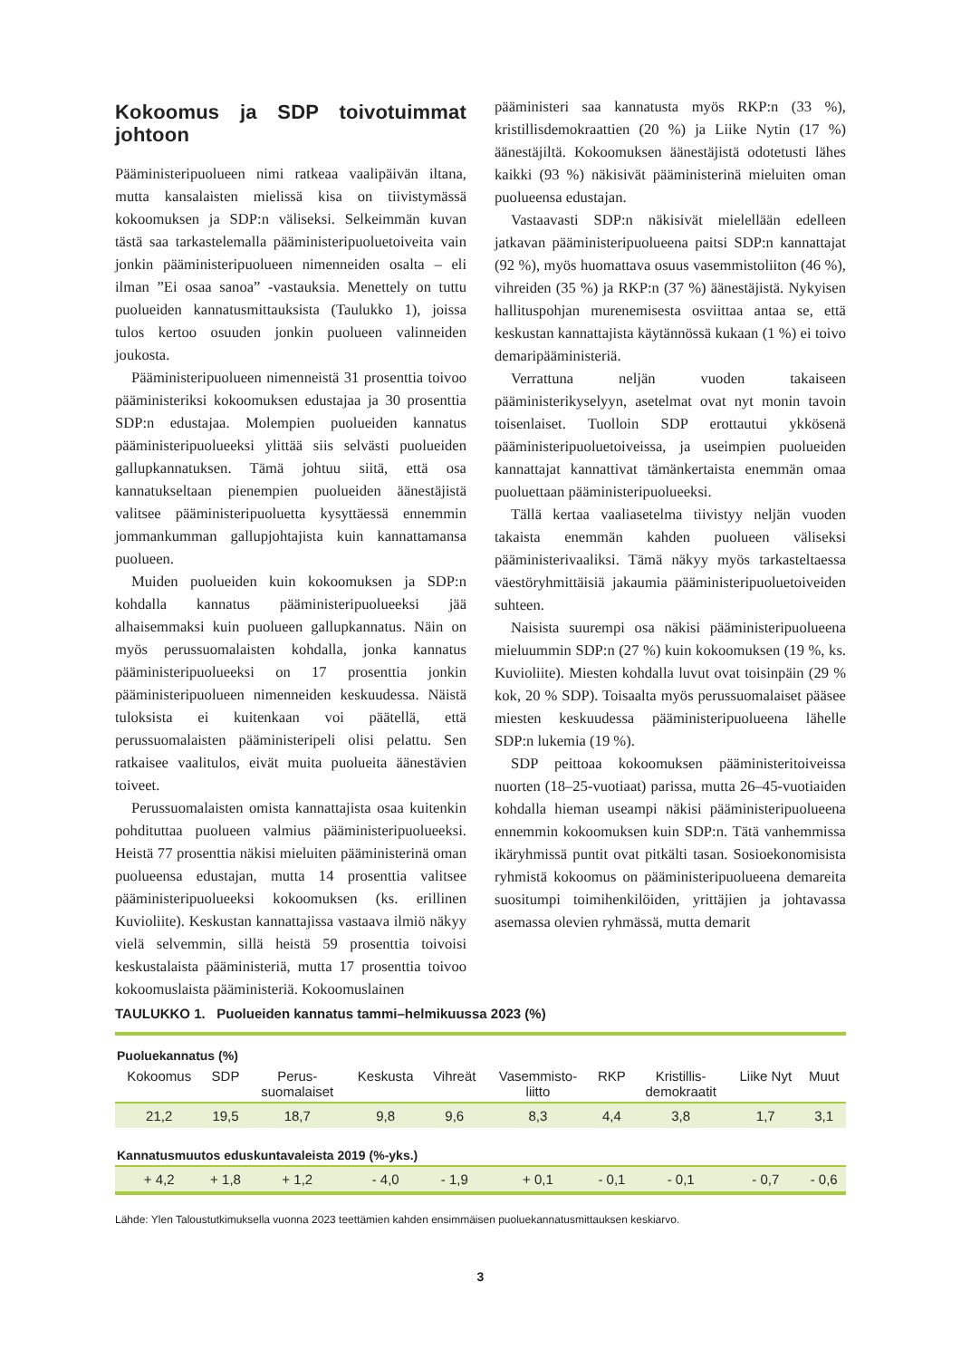Kokoomus ja SDP toivotuimmat johtoon
Pääministeripuolueen nimi ratkeaa vaalipäivän iltana, mutta kansalaisten mielissä kisa on tiivistymässä kokoomuksen ja SDP:n väliseksi. Selkeimmän kuvan tästä saa tarkastelemalla pääministeripuoluetoiveita vain jonkin pääministeripuolueen nimenneiden osalta – eli ilman ”Ei osaa sanoa” -vastauksia. Menettely on tuttu puolueiden kannatusmittauksista (Taulukko 1), joissa tulos kertoo osuuden jonkin puolueen valinneiden joukosta.
Pääministeripuolueen nimenneistä 31 prosenttia toivoo pääministeriksi kokoomuksen edustajaa ja 30 prosenttia SDP:n edustajaa. Molempien puolueiden kannatus pääministeripuolueeksi ylittää siis selvästi puolueiden gallupkannatuksen. Tämä johtuu siitä, että osa kannatukseltaan pienempien puolueiden äänestäjistä valitsee pääministeripuoluetta kysyttäessä ennemmin jommankumman gallupjohtajista kuin kannattamansa puolueen.
Muiden puolueiden kuin kokoomuksen ja SDP:n kohdalla kannatus pääministeripuolueeksi jää alhaisemmaksi kuin puolueen gallupkannatus. Näin on myös perussuomalaisten kohdalla, jonka kannatus pääministeripuolueeksi on 17 prosenttia jonkin pääministeripuolueen nimenneiden keskuudessa. Näistä tuloksista ei kuitenkaan voi päätellä, että perussuomalaisten pääministeripeli olisi pelattu. Sen ratkaisee vaalitulos, eivät muita puolueita äänestävien toiveet.
Perussuomalaisten omista kannattajista osaa kuitenkin pohdituttaa puolueen valmius pääministeripuolueeksi. Heistä 77 prosenttia näkisi mieluiten pääministerinä oman puolueensa edustajan, mutta 14 prosenttia valitsee pääministeripuolueeksi kokoomuksen (ks. erillinen Kuvioliite). Keskustan kannattajissa vastaava ilmiö näkyy vielä selvemmin, sillä heistä 59 prosenttia toivoisi keskustalaista pääministeriä, mutta 17 prosenttia toivoo kokoomuslaista pääministeriä. Kokoomuslainen
pääministeri saa kannatusta myös RKP:n (33 %), kristillisdemokraattien (20 %) ja Liike Nytin (17 %) äänestäjiltä. Kokoomuksen äänestäjistä odotetusti lähes kaikki (93 %) näkisivät pääministerinä mieluiten oman puolueensa edustajan.
Vastaavasti SDP:n näkisivät mielellään edelleen jatkavan pääministeripuolueena paitsi SDP:n kannattajat (92 %), myös huomattava osuus vasemmistoliiton (46 %), vihreiden (35 %) ja RKP:n (37 %) äänestäjistä. Nykyisen hallituspohjan murenemisesta osviittaa antaa se, että keskustan kannattajista käytännössä kukaan (1 %) ei toivo demaripääministeriä.
Verrattuna neljän vuoden takaiseen pääministerikyselyyn, asetelmat ovat nyt monin tavoin toisenlaiset. Tuolloin SDP erottautui ykkösenä pääministeripuoluetoiveissa, ja useimpien puolueiden kannattajat kannattivat tämänkertaista enemmän omaa puoluettaan pääministeripuolueeksi.
Tällä kertaa vaaliasetelma tiivistyy neljän vuoden takaista enemmän kahden puolueen väliseksi pääministerivaaliksi. Tämä näkyy myös tarkasteltaessa väestöryhmittäisiä jakaumia pääministeripuoluetoiveiden suhteen.
Naisista suurempi osa näkisi pääministeripuolueena mieluummin SDP:n (27 %) kuin kokoomuksen (19 %, ks. Kuvioliite). Miesten kohdalla luvut ovat toisinpäin (29 % kok, 20 % SDP). Toisaalta myös perussuomalaiset pääsee miesten keskuudessa pääministeripuolueena lähelle SDP:n lukemia (19 %).
SDP peittoaa kokoomuksen pääministeritoiveissa nuorten (18–25-vuotiaat) parissa, mutta 26–45-vuotiaiden kohdalla hieman useampi näkisi pääministeripuolueena ennemmin kokoomuksen kuin SDP:n. Tätä vanhemmissa ikäryhmissä puntit ovat pitkälti tasan. Sosioekonomisista ryhmistä kokoomus on pääministeripuolueena demareita suositumpi toimihenkilöiden, yrittäjien ja johtavassa asemassa olevien ryhmässä, mutta demarit
TAULUKKO 1. Puolueiden kannatus tammi–helmikuussa 2023 (%)
| Puoluekannatus (%) | | | | | | | | | |
| Kokoomus | SDP | Perus- suomalaiset | Keskusta | Vihreät | Vasemmisto- liitto | RKP | Kristillis- demokraatit | Liike Nyt | Muut |
| 21,2 | 19,5 | 18,7 | 9,8 | 9,6 | 8,3 | 4,4 | 3,8 | 1,7 | 3,1 |
| Kannatusmuutos eduskuntavaleista 2019 (%-yks.) | | | | | | | | | |
| + 4,2 | + 1,8 | + 1,2 | - 4,0 | - 1,9 | + 0,1 | - 0,1 | - 0,1 | - 0,7 | - 0,6 |
Lähde: Ylen Taloustutkimuksella vuonna 2023 teettämien kahden ensimmäisen puoluekannatusmittauksen keskiarvo.
3